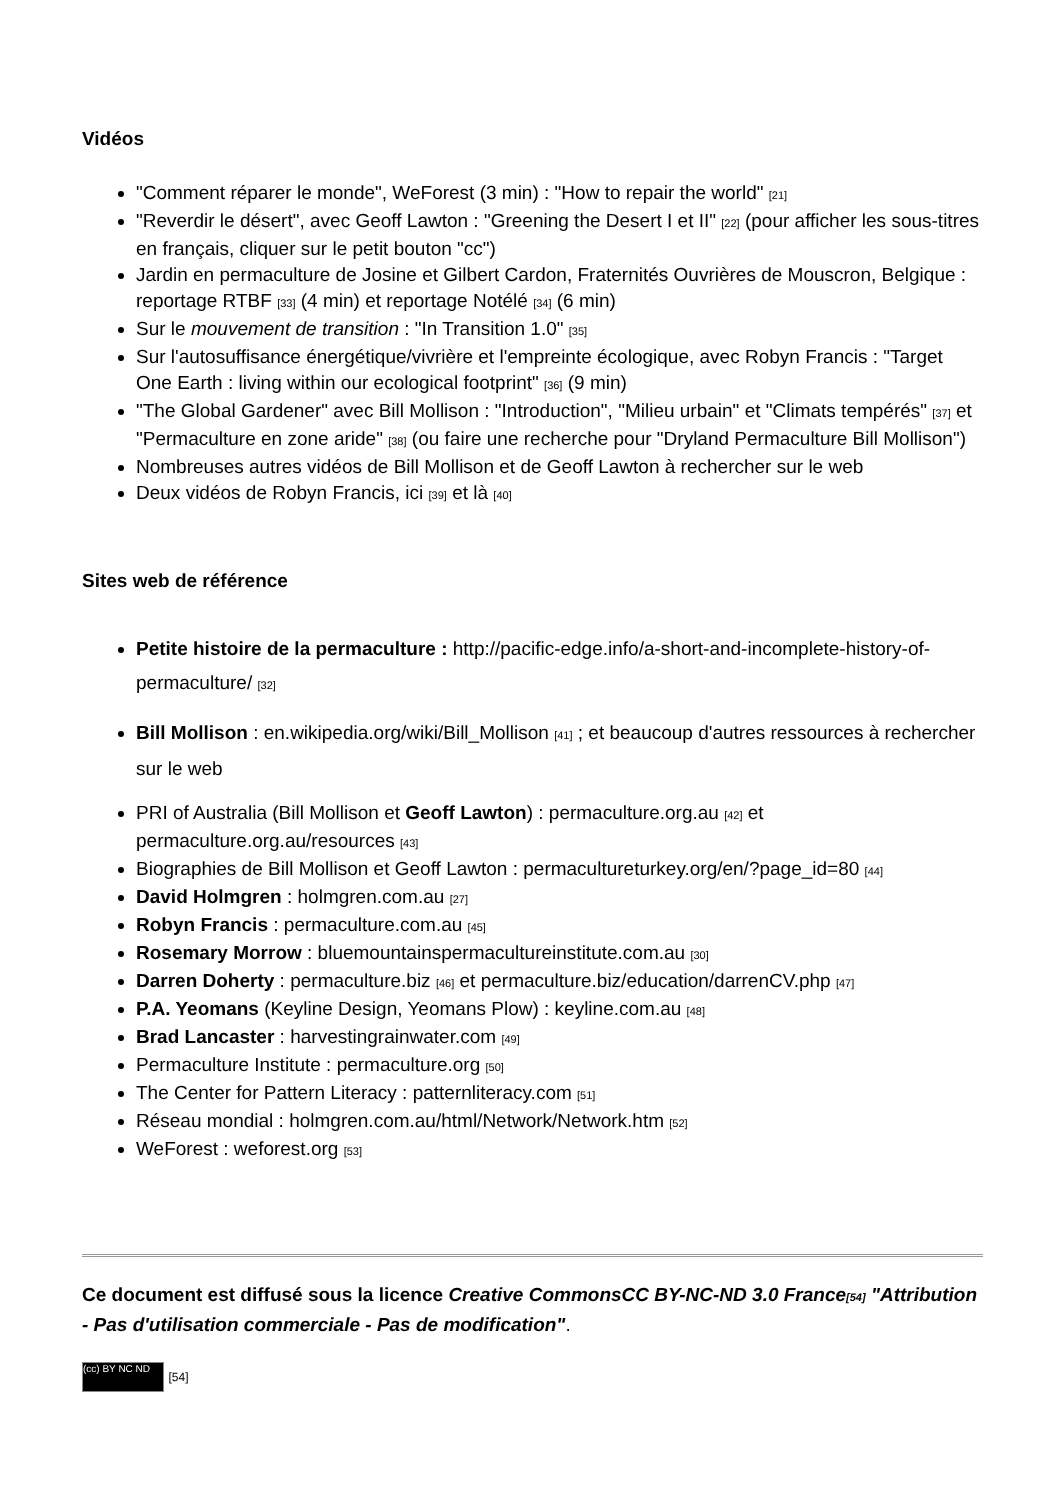Vidéos
"Comment réparer le monde", WeForest (3 min) : "How to repair the world" [21]
"Reverdir le désert", avec Geoff Lawton : "Greening the Desert I et II" [22] (pour afficher les sous-titres en français, cliquer sur le petit bouton "cc")
Jardin en permaculture de Josine et Gilbert Cardon, Fraternités Ouvrières de Mouscron, Belgique : reportage RTBF [33] (4 min) et reportage Notélé [34] (6 min)
Sur le mouvement de transition : "In Transition 1.0" [35]
Sur l'autosuffisance énergétique/vivrière et l'empreinte écologique, avec Robyn Francis : "Target One Earth : living within our ecological footprint" [36] (9 min)
"The Global Gardener" avec Bill Mollison : "Introduction", "Milieu urbain" et "Climats tempérés" [37] et "Permaculture en zone aride" [38] (ou faire une recherche pour "Dryland Permaculture Bill Mollison")
Nombreuses autres vidéos de Bill Mollison et de Geoff Lawton à rechercher sur le web
Deux vidéos de Robyn Francis, ici [39] et là [40]
Sites web de référence
Petite histoire de la permaculture : http://pacific-edge.info/a-short-and-incomplete-history-of-permaculture/ [32]
Bill Mollison : en.wikipedia.org/wiki/Bill_Mollison [41] ; et beaucoup d'autres ressources à rechercher sur le web
PRI of Australia (Bill Mollison et Geoff Lawton) : permaculture.org.au [42] et permaculture.org.au/resources [43]
Biographies de Bill Mollison et Geoff Lawton : permacultureturkey.org/en/?page_id=80 [44]
David Holmgren : holmgren.com.au [27]
Robyn Francis : permaculture.com.au [45]
Rosemary Morrow : bluemountainspermacultureinstitute.com.au [30]
Darren Doherty : permaculture.biz [46] et permaculture.biz/education/darrenCV.php [47]
P.A. Yeomans (Keyline Design, Yeomans Plow) : keyline.com.au [48]
Brad Lancaster : harvestingrainwater.com [49]
Permaculture Institute : permaculture.org [50]
The Center for Pattern Literacy : patternliteracy.com [51]
Réseau mondial : holmgren.com.au/html/Network/Network.htm [52]
WeForest : weforest.org [53]
Ce document est diffusé sous la licence Creative CommonsCC BY-NC-ND 3.0 France[54] "Attribution - Pas d'utilisation commerciale - Pas de modification".
(cc) BY NC ND [54]